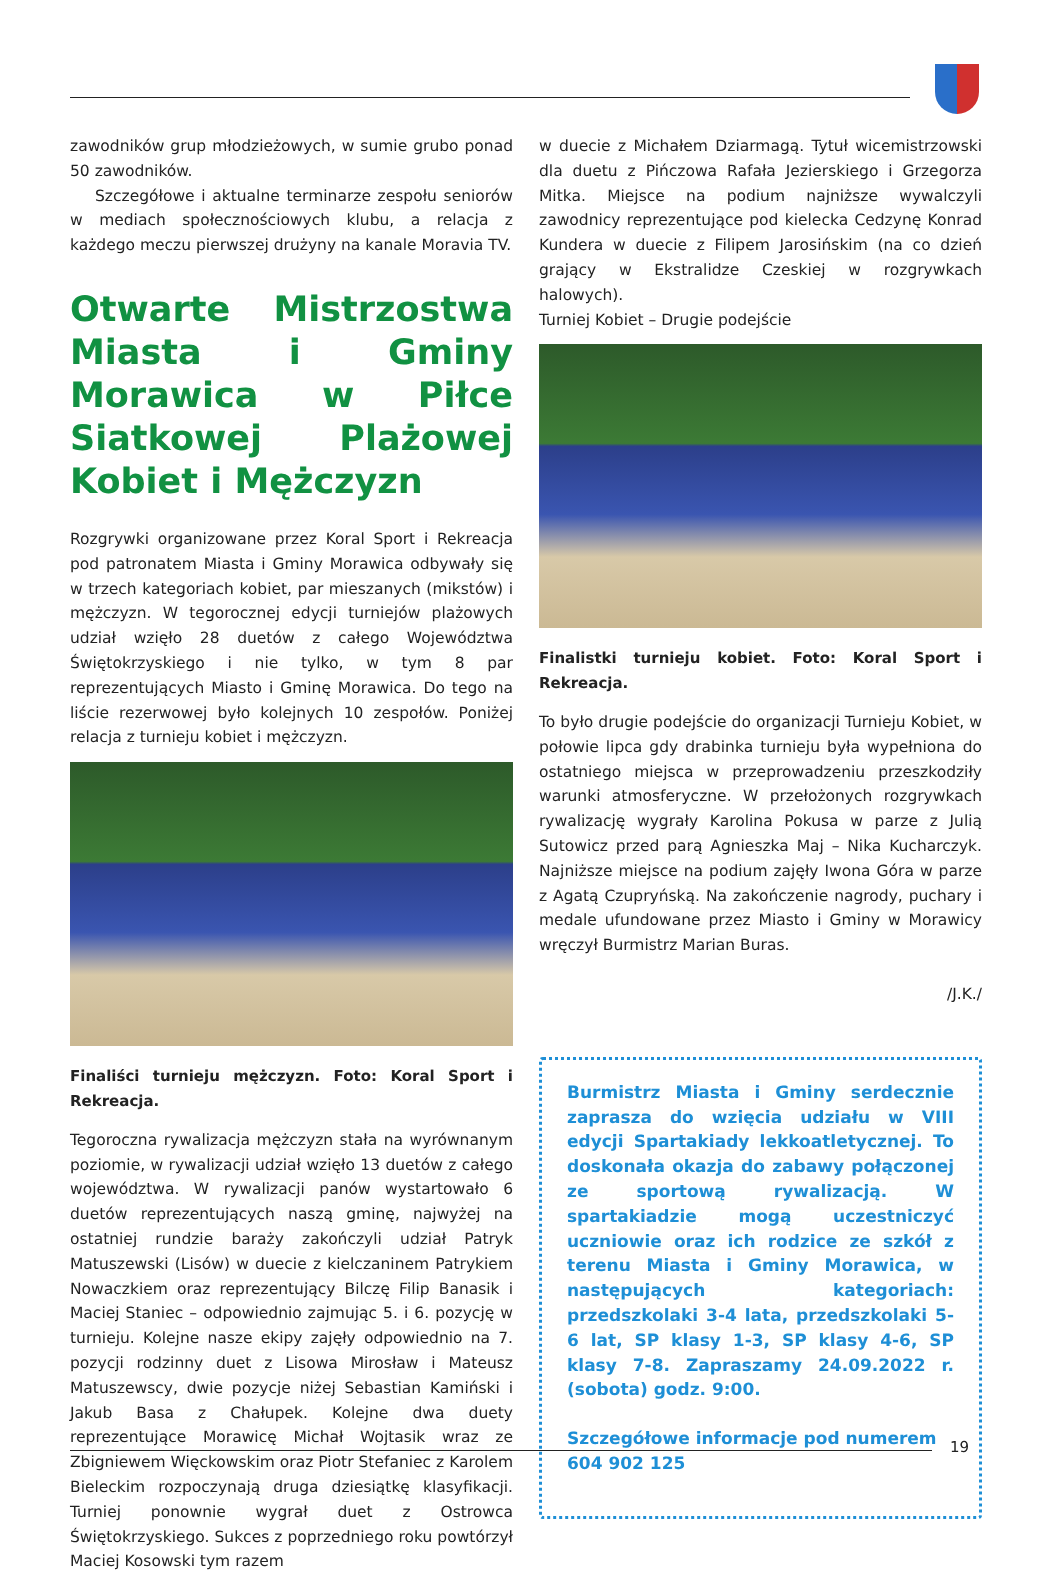zawodników grup młodzieżowych, w sumie grubo ponad 50 zawodników.
Szczegółowe i aktualne terminarze zespołu seniorów w mediach społecznościowych klubu, a relacja z każdego meczu pierwszej drużyny na kanale Moravia TV.
Otwarte Mistrzostwa Miasta i Gminy Morawica w Piłce Siatkowej Plażowej Kobiet i Mężczyzn
Rozgrywki organizowane przez Koral Sport i Rekreacja pod patronatem Miasta i Gminy Morawica odbywały się w trzech kategoriach kobiet, par mieszanych (mikstów) i mężczyzn. W tegorocznej edycji turniejów plażowych udział wzięło 28 duetów z całego Województwa Świętokrzyskiego i nie tylko, w tym 8 par reprezentujących Miasto i Gminę Morawica. Do tego na liście rezerwowej było kolejnych 10 zespołów. Poniżej relacja z turnieju kobiet i mężczyzn.
Finaliści turnieju mężczyzn. Foto: Koral Sport i Rekreacja.
Tegoroczna rywalizacja mężczyzn stała na wyrównanym poziomie, w rywalizacji udział wzięło 13 duetów z całego województwa. W rywalizacji panów wystartowało 6 duetów reprezentujących naszą gminę, najwyżej na ostatniej rundzie baraży zakończyli udział Patryk Matuszewski (Lisów) w duecie z kielczaninem Patrykiem Nowaczkiem oraz reprezentujący Bilczę Filip Banasik i Maciej Staniec – odpowiednio zajmując 5. i 6. pozycję w turnieju. Kolejne nasze ekipy zajęły odpowiednio na 7. pozycji rodzinny duet z Lisowa Mirosław i Mateusz Matuszewscy, dwie pozycje niżej Sebastian Kamiński i Jakub Basa z Chałupek. Kolejne dwa duety reprezentujące Morawicę Michał Wojtasik wraz ze Zbigniewem Więckowskim oraz Piotr Stefaniec z Karolem Bieleckim rozpoczynają druga dziesiątkę klasyfikacji. Turniej ponownie wygrał duet z Ostrowca Świętokrzyskiego. Sukces z poprzedniego roku powtórzył Maciej Kosowski tym razem
w duecie z Michałem Dziarmagą. Tytuł wicemistrzowski dla duetu z Pińczowa Rafała Jezierskiego i Grzegorza Mitka. Miejsce na podium najniższe wywalczyli zawodnicy reprezentujące pod kielecka Cedzynę Konrad Kundera w duecie z Filipem Jarosińskim (na co dzień grający w Ekstralidze Czeskiej w rozgrywkach halowych).
Turniej Kobiet – Drugie podejście
Finalistki turnieju kobiet. Foto: Koral Sport i Rekreacja.
To było drugie podejście do organizacji Turnieju Kobiet, w połowie lipca gdy drabinka turnieju była wypełniona do ostatniego miejsca w przeprowadzeniu przeszkodziły warunki atmosferyczne. W przełożonych rozgrywkach rywalizację wygrały Karolina Pokusa w parze z Julią Sutowicz przed parą Agnieszka Maj – Nika Kucharczyk. Najniższe miejsce na podium zajęły Iwona Góra w parze z Agatą Czupryńską. Na zakończenie nagrody, puchary i medale ufundowane przez Miasto i Gminy w Morawicy wręczył Burmistrz Marian Buras.
/J.K./
Burmistrz Miasta i Gminy serdecznie zaprasza do wzięcia udziału w VIII edycji Spartakiady lekkoatletycznej. To doskonała okazja do zabawy połączonej ze sportową rywalizacją. W spartakiadzie mogą uczestniczyć uczniowie oraz ich rodzice ze szkół z terenu Miasta i Gminy Morawica, w następujących kategoriach: przedszkolaki 3-4 lata, przedszkolaki 5-6 lat, SP klasy 1-3, SP klasy 4-6, SP klasy 7-8. Zapraszamy 24.09.2022 r. (sobota) godz. 9:00.
Szczegółowe informacje pod numerem 604 902 125
19